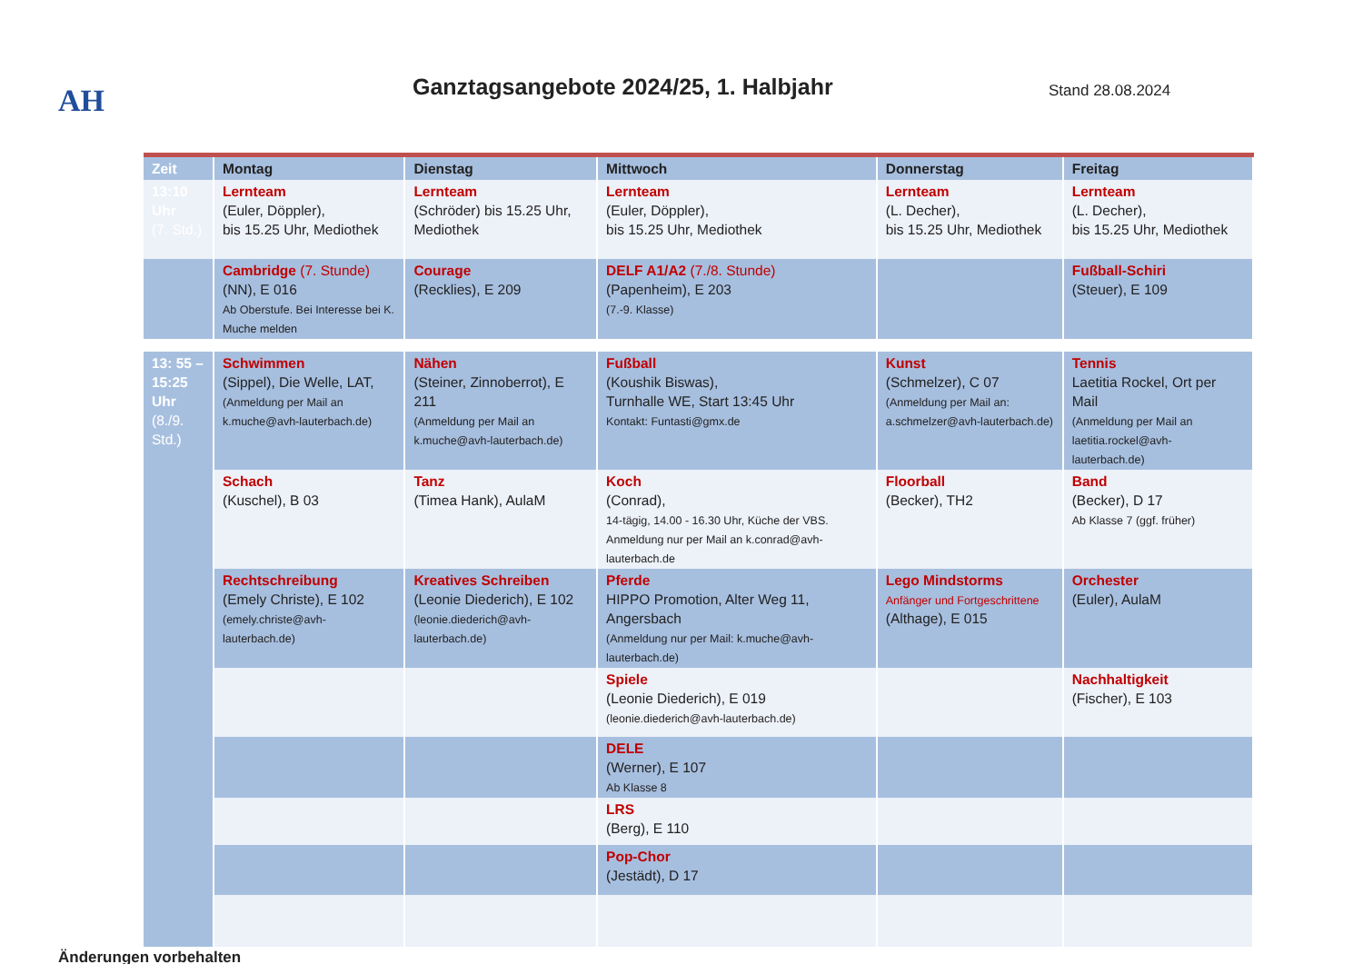AH
Ganztagsangebote 2024/25, 1. Halbjahr
Stand 28.08.2024
| Zeit | Montag | Dienstag | Mittwoch | Donnerstag | Freitag |
| 13:10 Uhr (7. Std.) | Lernteam (Euler, Döppler), bis 15.25 Uhr, Mediothek | Lernteam (Schröder) bis 15.25 Uhr, Mediothek | Lernteam (Euler, Döppler), bis 15.25 Uhr, Mediothek | Lernteam (L. Decher), bis 15.25 Uhr, Mediothek | Lernteam (L. Decher), bis 15.25 Uhr, Mediothek |
| | Cambridge (7. Stunde) (NN), E 016 Ab Oberstufe. Bei Interesse bei K. Muche melden | Courage (Recklies), E 209 | DELF A1/A2 (7./8. Stunde) (Papenheim), E 203 (7.-9. Klasse) | | Fußball-Schiri (Steuer), E 109 |
| 13: 55 – 15:25 Uhr (8./9. Std.) | Schwimmen (Sippel), Die Welle, LAT, (Anmeldung per Mail an k.muche@avh-lauterbach.de) | Nähen (Steiner, Zinnoberrot), E 211 (Anmeldung per Mail an k.muche@avh-lauterbach.de) | Fußball (Koushik Biswas), Turnhalle WE, Start 13:45 Uhr Kontakt: Funtasti@gmx.de | Kunst (Schmelzer), C 07 (Anmeldung per Mail an: a.schmelzer@avh-lauterbach.de) | Tennis Laetitia Rockel, Ort per Mail (Anmeldung per Mail an laetitia.rockel@avh-lauterbach.de) |
| | Schach (Kuschel), B 03 | Tanz (Timea Hank), AulaM | Koch (Conrad), 14-tägig, 14.00 - 16.30 Uhr, Küche der VBS. Anmeldung nur per Mail an k.conrad@avh-lauterbach.de | Floorball (Becker), TH2 | Band (Becker), D 17 Ab Klasse 7 (ggf. früher) |
| | Rechtschreibung (Emely Christe), E 102 (emely.christe@avh-lauterbach.de) | Kreatives Schreiben (Leonie Diederich), E 102 (leonie.diederich@avh-lauterbach.de) | Pferde HIPPO Promotion, Alter Weg 11, Angersbach (Anmeldung nur per Mail: k.muche@avh-lauterbach.de) | Lego Mindstorms Anfänger und Fortgeschrittene (Althage), E 015 | Orchester (Euler), AulaM |
| | | | Spiele (Leonie Diederich), E 019 (leonie.diederich@avh-lauterbach.de) | | Nachhaltigkeit (Fischer), E 103 |
| | | | DELE (Werner), E 107 Ab Klasse 8 | | |
| | | | LRS (Berg), E 110 | | |
| | | | Pop-Chor (Jestädt), D 17 | | |
Änderungen vorbehalten